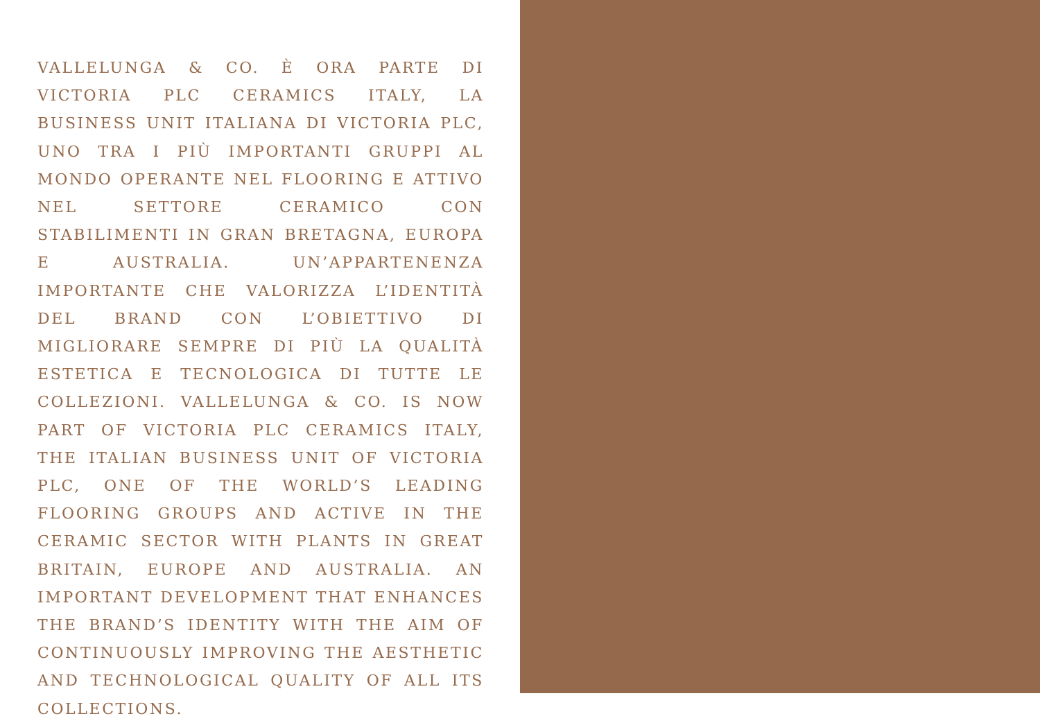VALLELUNGA & CO. È ORA PARTE DI VICTORIA PLC CERAMICS ITALY, LA BUSINESS UNIT ITALIANA DI VICTORIA PLC, UNO TRA I PIÙ IMPORTANTI GRUPPI AL MONDO OPERANTE NEL FLOORING E ATTIVO NEL SETTORE CERAMICO CON STABILIMENTI IN GRAN BRETAGNA, EUROPA E AUSTRALIA. UN’APPARTENENZA IMPORTANTE CHE VALORIZZA L’IDENTITÀ DEL BRAND CON L’OBIETTIVO DI MIGLIORARE SEMPRE DI PIÙ LA QUALITÀ ESTETICA E TECNOLOGICA DI TUTTE LE COLLEZIONI. VALLELUNGA & CO. IS NOW PART OF VICTORIA PLC CERAMICS ITALY, THE ITALIAN BUSINESS UNIT OF VICTORIA PLC, ONE OF THE WORLD’S LEADING FLOORING GROUPS AND ACTIVE IN THE CERAMIC SECTOR WITH PLANTS IN GREAT BRITAIN, EUROPE AND AUSTRALIA. AN IMPORTANT DEVELOPMENT THAT ENHANCES THE BRAND’S IDENTITY WITH THE AIM OF CONTINUOUSLY IMPROVING THE AESTHETIC AND TECHNOLOGICAL QUALITY OF ALL ITS COLLECTIONS.